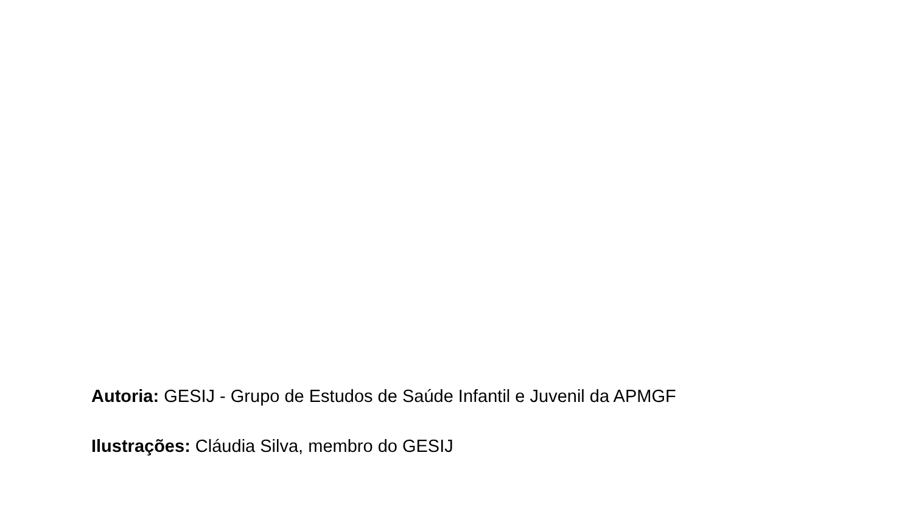Autoria: GESIJ - Grupo de Estudos de Saúde Infantil e Juvenil da APMGF
Ilustrações: Cláudia Silva, membro do GESIJ